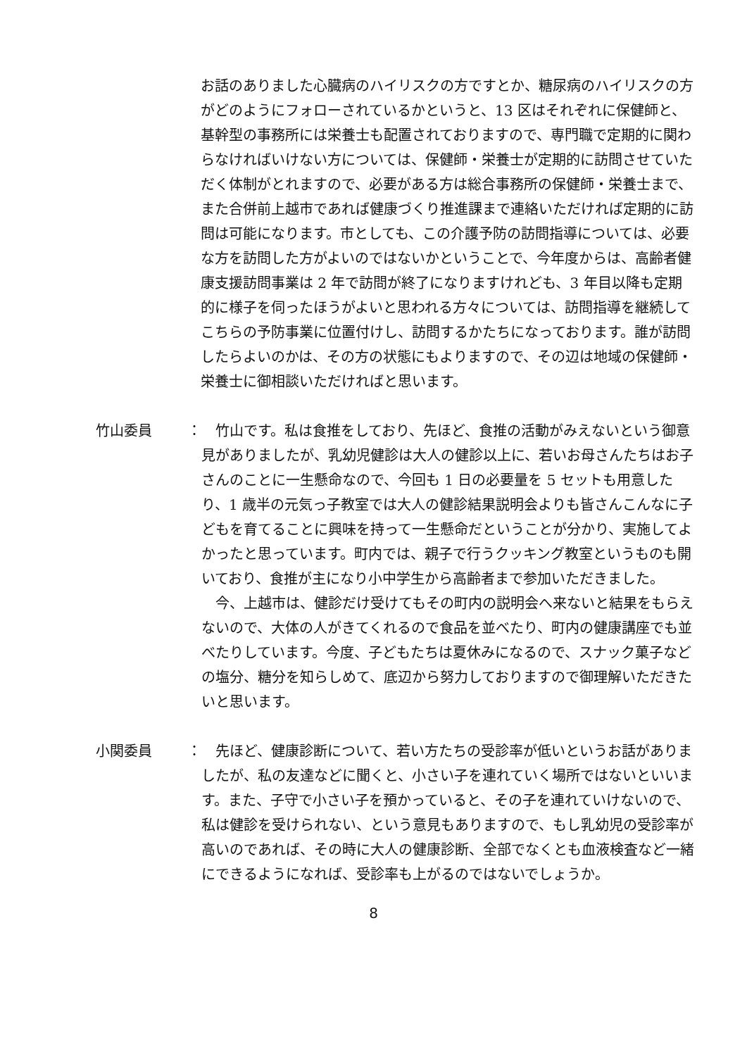お話のありました心臓病のハイリスクの方ですとか、糖尿病のハイリスクの方がどのようにフォローされているかというと、13 区はそれぞれに保健師と、基幹型の事務所には栄養士も配置されておりますので、専門職で定期的に関わらなければいけない方については、保健師・栄養士が定期的に訪問させていただく体制がとれますので、必要がある方は総合事務所の保健師・栄養士まで、また合併前上越市であれば健康づくり推進課まで連絡いただければ定期的に訪問は可能になります。市としても、この介護予防の訪問指導については、必要な方を訪問した方がよいのではないかということで、今年度からは、高齢者健康支援訪問事業は 2 年で訪問が終了になりますけれども、3 年目以降も定期的に様子を伺ったほうがよいと思われる方々については、訪問指導を継続してこちらの予防事業に位置付けし、訪問するかたちになっております。誰が訪問したらよいのかは、その方の状態にもよりますので、その辺は地域の保健師・栄養士に御相談いただければと思います。
竹山委員 ： 竹山です。私は食推をしており、先ほど、食推の活動がみえないという御意見がありましたが、乳幼児健診は大人の健診以上に、若いお母さんたちはお子さんのことに一生懸命なので、今回も 1 日の必要量を 5 セットも用意したり、1 歳半の元気っ子教室では大人の健診結果説明会よりも皆さんこんなに子どもを育てることに興味を持って一生懸命だということが分かり、実施してよかったと思っています。町内では、親子で行うクッキング教室というものも開いており、食推が主になり小中学生から高齢者まで参加いただきました。
今、上越市は、健診だけ受けてもその町内の説明会へ来ないと結果をもらえないので、大体の人がきてくれるので食品を並べたり、町内の健康講座でも並べたりしています。今度、子どもたちは夏休みになるので、スナック菓子などの塩分、糖分を知らしめて、底辺から努力しておりますので御理解いただきたいと思います。
小関委員 ： 先ほど、健康診断について、若い方たちの受診率が低いというお話がありましたが、私の友達などに聞くと、小さい子を連れていく場所ではないといいます。また、子守で小さい子を預かっていると、その子を連れていけないので、私は健診を受けられない、という意見もありますので、もし乳幼児の受診率が高いのであれば、その時に大人の健康診断、全部でなくとも血液検査など一緒にできるようになれば、受診率も上がるのではないでしょうか。
8